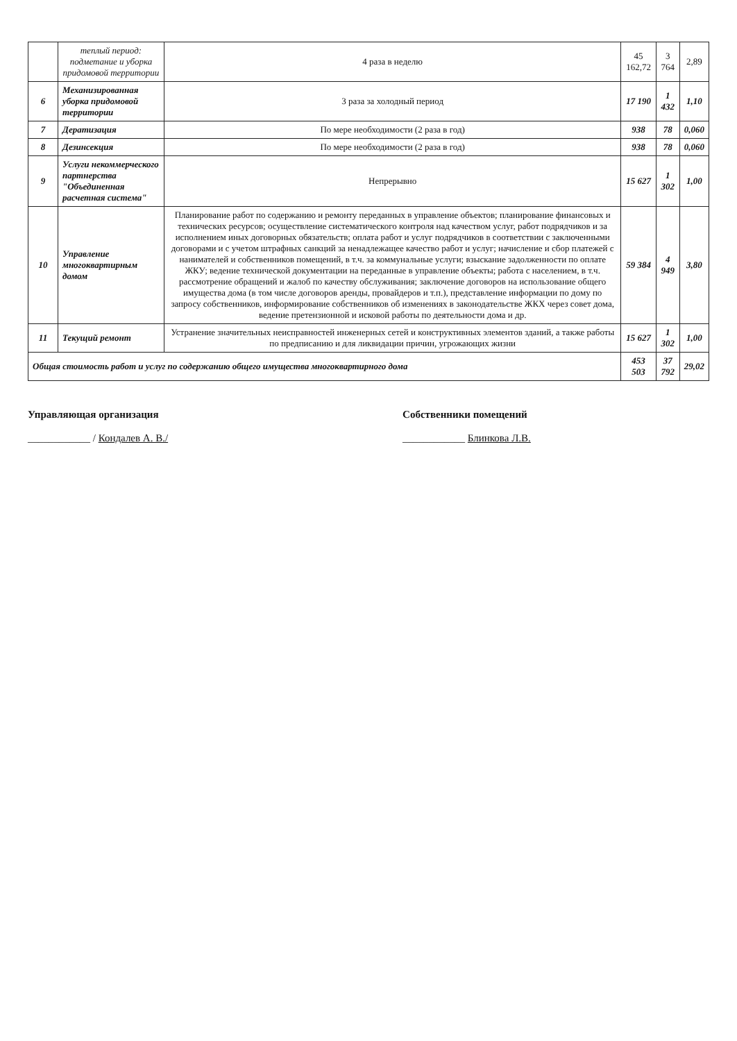| | теплый период: подметание и уборка придомовой территории | 4 раза в неделю | 45 162,72 | 3 764 | 2,89 |
| 6 | Механизированная уборка придомовой территории | 3 раза за холодный период | 17 190 | 1 432 | 1,10 |
| 7 | Дератизация | По мере необходимости (2 раза в год) | 938 | 78 | 0,060 |
| 8 | Дезинсекция | По мере необходимости (2 раза в год) | 938 | 78 | 0,060 |
| 9 | Услуги некоммерческого партнерства "Объединенная расчетная система" | Непрерывно | 15 627 | 1 302 | 1,00 |
| 10 | Управление многоквартирным домом | Планирование работ по содержанию и ремонту переданных в управление объектов; планирование финансовых и технических ресурсов; осуществление систематического контроля над качеством услуг, работ подрядчиков и за исполнением иных договорных обязательств; оплата работ и услуг подрядчиков в соответствии с заключенными договорами и с учетом штрафных санкций за ненадлежащее качество работ и услуг; начисление и сбор платежей с нанимателей и собственников помещений, в т.ч. за коммунальные услуги; взыскание задолженности по оплате ЖКУ; ведение технической документации на переданные в управление объекты; работа с населением, в т.ч. рассмотрение обращений и жалоб по качеству обслуживания; заключение договоров на использование общего имущества дома (в том числе договоров аренды, провайдеров и т.п.), представление информации по дому по запросу собственников, информирование собственников об изменениях в законодательстве ЖКХ через совет дома, ведение претензионной и исковой работы по деятельности дома и др. | 59 384 | 4 949 | 3,80 |
| 11 | Текущий ремонт | Устранение значительных неисправностей инженерных сетей и конструктивных элементов зданий, а также работы по предписанию и для ликвидации причин, угрожающих жизни | 15 627 | 1 302 | 1,00 |
| Общая стоимость работ и услуг по содержанию общего имущества многоквартирного дома | | | 453 503 | 37 792 | 29,02 |
Управляющая организация
____________ / Кондалев А. В./
Собственники помещений
____________ Блинкова Л.В.